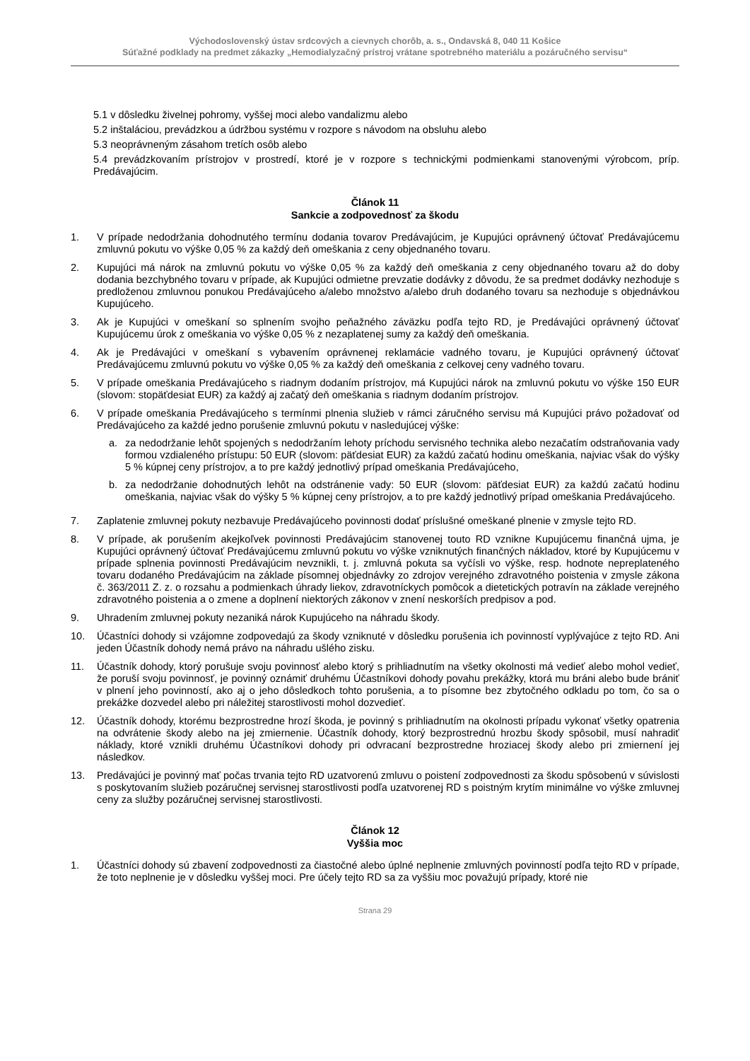Východoslovenský ústav srdcových a cievnych chorôb, a. s., Ondavská 8, 040 11 Košice
Súťažné podklady na predmet zákazky „Hemodialyzačný prístroj vrátane spotrebného materiálu a pozáručného servisu“
5.1 v dôsledku živelnej pohromy, vyššej moci alebo vandalizmu alebo
5.2 inštaláciou, prevádzkou a údržbou systému v rozpore s návodom na obsluhu alebo
5.3 neoprávneným zásahom tretích osôb alebo
5.4 prevádzkovaním prístrojov v prostredí, ktoré je v rozpore s technickými podmienkami stanovenými výrobcom, príp. Predávajúcim.
Článok 11
Sankcie a zodpovednosť za škodu
1. V prípade nedodržania dohodnutého termínu dodania tovarov Predávajúcim, je Kupujúci oprávnený účtovať Predávajúcemu zmluvnú pokutu vo výške 0,05 % za každý deň omeškania z ceny objednaného tovaru.
2. Kupujúci má nárok na zmluvnú pokutu vo výške 0,05 % za každý deň omeškania z ceny objednaného tovaru až do doby dodania bezchybného tovaru v prípade, ak Kupujúci odmietne prevzatie dodávky z dôvodu, že sa predmet dodávky nezhoduje s predloženou zmluvnou ponukou Predávajúceho a/alebo množstvo a/alebo druh dodaného tovaru sa nezhoduje s objednávkou Kupujúceho.
3. Ak je Kupujúci v omeškaní so splnením svojho peňažného záväzku podľa tejto RD, je Predávajúci oprávnený účtovať Kupujúcemu úrok z omeškania vo výške 0,05 % z nezaplatenej sumy za každý deň omeškania.
4. Ak je Predávajúci v omeškaní s vybavením oprávnenej reklamácie vadného tovaru, je Kupujúci oprávnený účtovať Predávajúcemu zmluvnú pokutu vo výške 0,05 % za každý deň omeškania z celkovej ceny vadného tovaru.
5. V prípade omeškania Predávajúceho s riadnym dodaním prístrojov, má Kupujúci nárok na zmluvnú pokutu vo výške 150 EUR (slovom: stopäťdesiat EUR) za každý aj začatý deň omeškania s riadnym dodaním prístrojov.
6. V prípade omeškania Predávajúceho s termínmi plnenia služieb v rámci záručného servisu má Kupujúci právo požadovať od Predávajúceho za každé jedno porušenie zmluvnú pokutu v nasledujúcej výške:
a. za nedodržanie lehôt spojených s nedodržaním lehoty príchodu servisného technika alebo nezačatím odstraňovania vady formou vzdialeného prístupu: 50 EUR (slovom: päťdesiat EUR) za každú začatú hodinu omeškania, najviac však do výšky 5 % kúpnej ceny prístrojov, a to pre každý jednotlivý prípad omeškania Predávajúceho,
b. za nedodržanie dohodnutých lehôt na odstránenie vady: 50 EUR (slovom: päťdesiat EUR) za každú začatú hodinu omeškania, najviac však do výšky 5 % kúpnej ceny prístrojov, a to pre každý jednotlivý prípad omeškania Predávajúceho.
7. Zaplatenie zmluvnej pokuty nezbavuje Predávajúceho povinnosti dodať príslušné omeškané plnenie v zmysle tejto RD.
8. V prípade, ak porušením akejkoľvek povinnosti Predávajúcim stanovenej touto RD vznikne Kupujúcemu finančná ujma, je Kupujúci oprávnený účtovať Predávajúcemu zmluvnú pokutu vo výške vzniknutých finančných nákladov, ktoré by Kupujúcemu v prípade splnenia povinnosti Predávajúcim nevznikli, t. j. zmluvná pokuta sa vyčísli vo výške, resp. hodnote nepreplateného tovaru dodaného Predávajúcim na základe písomnej objednávky zo zdrojov verejného zdravotného poistenia v zmysle zákona č. 363/2011 Z. z. o rozsahu a podmienkach úhrady liekov, zdravotníckych pomôcok a dietetických potravín na základe verejného zdravotného poistenia a o zmene a doplnení niektorých zákonov v znení neskorších predpisov a pod.
9. Uhradením zmluvnej pokuty nezaniká nárok Kupujúceho na náhradu škody.
10. Účastníci dohody si vzájomne zodpovedajú za škody vzniknuté v dôsledku porušenia ich povinností vyplývajúce z tejto RD. Ani jeden Účastník dohody nemá právo na náhradu ušlého zisku.
11. Účastník dohody, ktorý porušuje svoju povinnosť alebo ktorý s prihliadnutím na všetky okolnosti má vedieť alebo mohol vedieť, že poruší svoju povinnosť, je povinný oznámiť druhému Účastníkovi dohody povahu prekážky, ktorá mu bráni alebo bude brániť v plnení jeho povinností, ako aj o jeho dôsledkoch tohto porušenia, a to písomne bez zbytočného odkladu po tom, čo sa o prekážke dozvedel alebo pri náležitej starostlivosti mohol dozvedieť.
12. Účastník dohody, ktorému bezprostredne hrozí škoda, je povinný s prihliadnutím na okolnosti prípadu vykonať všetky opatrenia na odvrátenie škody alebo na jej zmiernenie. Účastník dohody, ktorý bezprostrednú hrozbu škody spôsobil, musí nahradiť náklady, ktoré vznikli druhému Účastníkovi dohody pri odvracaní bezprostredne hroziacej škody alebo pri zmiernení jej následkov.
13. Predávajúci je povinný mať počas trvania tejto RD uzatvorenú zmluvu o poistení zodpovednosti za škodu spôsobenú v súvislosti s poskytovaním služieb pozáručnej servisnej starostlivosti podľa uzatvorenej RD s poistným krytím minimálne vo výške zmluvnej ceny za služby pozáručnej servisnej starostlivosti.
Článok 12
Vyššia moc
1. Účastníci dohody sú zbavení zodpovednosti za čiastočné alebo úplné neplnenie zmluvných povinností podľa tejto RD v prípade, že toto neplnenie je v dôsledku vyššej moci. Pre účely tejto RD sa za vyššiu moc považujú prípady, ktoré nie
Strana 29